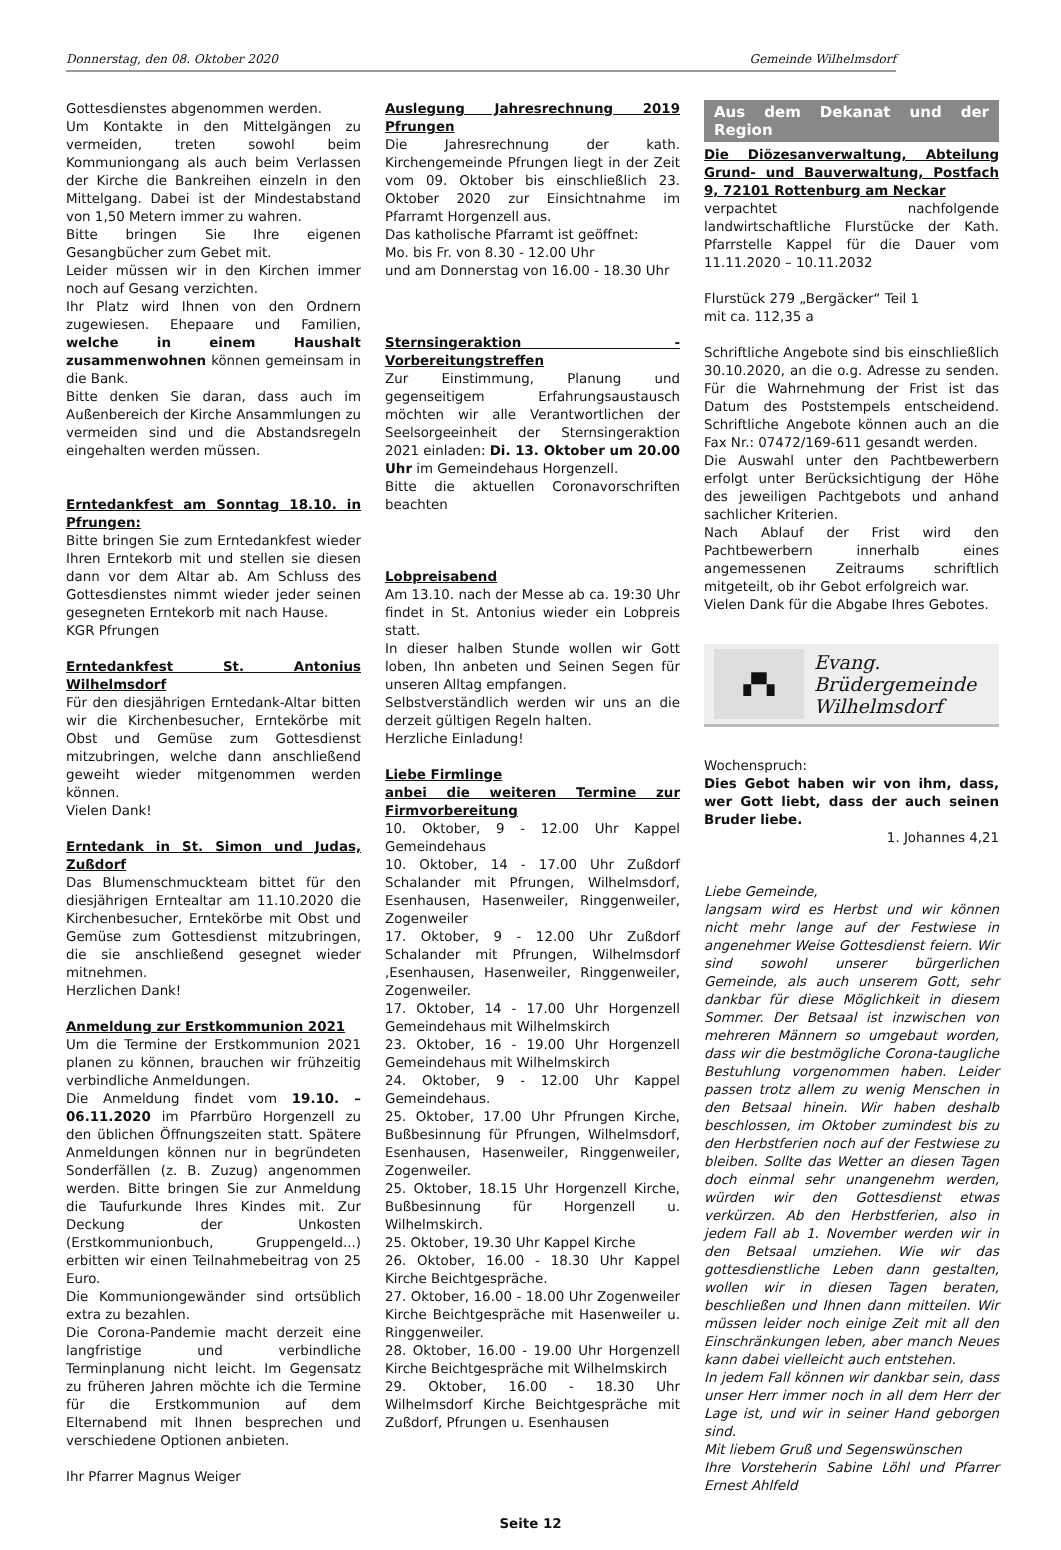Donnerstag, den 08. Oktober 2020 Gemeinde Wilhelmsdorf
Gottesdienstes abgenommen werden.
Um Kontakte in den Mittelgängen zu vermeiden, treten sowohl beim Kommuniongang als auch beim Verlassen der Kirche die Bankreihen einzeln in den Mittelgang. Dabei ist der Mindestabstand von 1,50 Metern immer zu wahren.
Bitte bringen Sie Ihre eigenen Gesangbücher zum Gebet mit.
Leider müssen wir in den Kirchen immer noch auf Gesang verzichten.
Ihr Platz wird Ihnen von den Ordnern zugewiesen. Ehepaare und Familien, welche in einem Haushalt zusammenwohnen können gemeinsam in die Bank.
Bitte denken Sie daran, dass auch im Außenbereich der Kirche Ansammlungen zu vermeiden sind und die Abstandsregeln eingehalten werden müssen.
Erntedankfest am Sonntag 18.10. in Pfrungen:
Bitte bringen Sie zum Erntedankfest wieder Ihren Erntekorb mit und stellen sie diesen dann vor dem Altar ab. Am Schluss des Gottesdienstes nimmt wieder jeder seinen gesegneten Erntekorb mit nach Hause.
KGR Pfrungen
Erntedankfest St. Antonius Wilhelmsdorf
Für den diesjährigen Erntedank-Altar bitten wir die Kirchenbesucher, Erntekörbe mit Obst und Gemüse zum Gottesdienst mitzubringen, welche dann anschließend geweiht wieder mitgenommen werden können.
Vielen Dank!
Erntedank in St. Simon und Judas, Zußdorf
Das Blumenschmuckteam bittet für den diesjährigen Erntealtar am 11.10.2020 die Kirchenbesucher, Erntekörbe mit Obst und Gemüse zum Gottesdienst mitzubringen, die sie anschließend gesegnet wieder mitnehmen.
Herzlichen Dank!
Anmeldung zur Erstkommunion 2021
Um die Termine der Erstkommunion 2021 planen zu können, brauchen wir frühzeitig verbindliche Anmeldungen.
Die Anmeldung findet vom 19.10. – 06.11.2020 im Pfarrbüro Horgenzell zu den üblichen Öffnungszeiten statt. Spätere Anmeldungen können nur in begründeten Sonderfällen (z. B. Zuzug) angenommen werden. Bitte bringen Sie zur Anmeldung die Taufurkunde Ihres Kindes mit. Zur Deckung der Unkosten (Erstkommunionbuch, Gruppengeld...) erbitten wir einen Teilnahmebeitrag von 25 Euro.
Die Kommuniongewänder sind ortsüblich extra zu bezahlen.
Die Corona-Pandemie macht derzeit eine langfristige und verbindliche Terminplanung nicht leicht. Im Gegensatz zu früheren Jahren möchte ich die Termine für die Erstkommunion auf dem Elternabend mit Ihnen besprechen und verschiedene Optionen anbieten.
Ihr Pfarrer Magnus Weiger
Auslegung Jahresrechnung 2019 Pfrungen
Die Jahresrechnung der kath. Kirchengemeinde Pfrungen liegt in der Zeit vom 09. Oktober bis einschließlich 23. Oktober 2020 zur Einsichtnahme im Pfarramt Horgenzell aus.
Das katholische Pfarramt ist geöffnet:
Mo. bis Fr. von 8.30 - 12.00 Uhr
und am Donnerstag von 16.00 - 18.30 Uhr
Sternsingeraktion - Vorbereitungstreffen
Zur Einstimmung, Planung und gegenseitigem Erfahrungsaustausch möchten wir alle Verantwortlichen der Seelsorgeeinheit der Sternsingeraktion 2021 einladen: Di. 13. Oktober um 20.00 Uhr im Gemeindehaus Horgenzell.
Bitte die aktuellen Coronavorschriften beachten
Lobpreisabend
Am 13.10. nach der Messe ab ca. 19:30 Uhr findet in St. Antonius wieder ein Lobpreis statt.
In dieser halben Stunde wollen wir Gott loben, Ihn anbeten und Seinen Segen für unseren Alltag empfangen.
Selbstverständlich werden wir uns an die derzeit gültigen Regeln halten.
Herzliche Einladung!
Liebe Firmlinge
anbei die weiteren Termine zur Firmvorbereitung
10. Oktober, 9 - 12.00 Uhr Kappel Gemeindehaus
10. Oktober, 14 - 17.00 Uhr Zußdorf Schalander mit Pfrungen, Wilhelmsdorf, Esenhausen, Hasenweiler, Ringgenweiler, Zogenweiler
17. Oktober, 9 - 12.00 Uhr Zußdorf Schalander mit Pfrungen, Wilhelmsdorf ,Esenhausen, Hasenweiler, Ringgenweiler, Zogenweiler.
17. Oktober, 14 - 17.00 Uhr Horgenzell Gemeindehaus mit Wilhelmskirch
23. Oktober, 16 - 19.00 Uhr Horgenzell Gemeindehaus mit Wilhelmskirch
24. Oktober, 9 - 12.00 Uhr Kappel Gemeindehaus.
25. Oktober, 17.00 Uhr Pfrungen Kirche, Bußbesinnung für Pfrungen, Wilhelmsdorf, Esenhausen, Hasenweiler, Ringgenweiler, Zogenweiler.
25. Oktober, 18.15 Uhr Horgenzell Kirche, Bußbesinnung für Horgenzell u. Wilhelmskirch.
25. Oktober, 19.30 Uhr Kappel Kirche
26. Oktober, 16.00 - 18.30 Uhr Kappel Kirche Beichtgespräche.
27. Oktober, 16.00 - 18.00 Uhr Zogenweiler Kirche Beichtgespräche mit Hasenweiler u. Ringgenweiler.
28. Oktober, 16.00 - 19.00 Uhr Horgenzell Kirche Beichtgespräche mit Wilhelmskirch
29. Oktober, 16.00 - 18.30 Uhr Wilhelmsdorf Kirche Beichtgespräche mit Zußdorf, Pfrungen u. Esenhausen
Aus dem Dekanat und der Region
Die Diözesanverwaltung, Abteilung Grund- und Bauverwaltung, Postfach 9, 72101 Rottenburg am Neckar
verpachtet nachfolgende landwirtschaftliche Flurstücke der Kath. Pfarrstelle Kappel für die Dauer vom 11.11.2020 – 10.11.2032
Flurstück 279 „Bergäcker“ Teil 1
mit ca. 112,35 a
Schriftliche Angebote sind bis einschließlich 30.10.2020, an die o.g. Adresse zu senden. Für die Wahrnehmung der Frist ist das Datum des Poststempels entscheidend. Schriftliche Angebote können auch an die Fax Nr.: 07472/169-611 gesandt werden.
Die Auswahl unter den Pachtbewerbern erfolgt unter Berücksichtigung der Höhe des jeweiligen Pachtgebots und anhand sachlicher Kriterien.
Nach Ablauf der Frist wird den Pachtbewerbern innerhalb eines angemessenen Zeitraums schriftlich mitgeteilt, ob ihr Gebot erfolgreich war.
Vielen Dank für die Abgabe Ihres Gebotes.
▞▚
Evang.
Brüdergemeinde
Wilhelmsdorf
Wochenspruch:
Dies Gebot haben wir von ihm, dass, wer Gott liebt, dass der auch seinen Bruder liebe.
1. Johannes 4,21
Liebe Gemeinde,
langsam wird es Herbst und wir können nicht mehr lange auf der Festwiese in angenehmer Weise Gottesdienst feiern. Wir sind sowohl unserer bürgerlichen Gemeinde, als auch unserem Gott, sehr dankbar für diese Möglichkeit in diesem Sommer. Der Betsaal ist inzwischen von mehreren Männern so umgebaut worden, dass wir die bestmögliche Corona-taugliche Bestuhlung vorgenommen haben. Leider passen trotz allem zu wenig Menschen in den Betsaal hinein. Wir haben deshalb beschlossen, im Oktober zumindest bis zu den Herbstferien noch auf der Festwiese zu bleiben. Sollte das Wetter an diesen Tagen doch einmal sehr unangenehm werden, würden wir den Gottesdienst etwas verkürzen. Ab den Herbstferien, also in jedem Fall ab 1. November werden wir in den Betsaal umziehen. Wie wir das gottesdienstliche Leben dann gestalten, wollen wir in diesen Tagen beraten, beschließen und Ihnen dann mitteilen. Wir müssen leider noch einige Zeit mit all den Einschränkungen leben, aber manch Neues kann dabei vielleicht auch entstehen.
In jedem Fall können wir dankbar sein, dass unser Herr immer noch in all dem Herr der Lage ist, und wir in seiner Hand geborgen sind.
Mit liebem Gruß und Segenswünschen
Ihre Vorsteherin Sabine Löhl und Pfarrer Ernest Ahlfeld
Seite 12